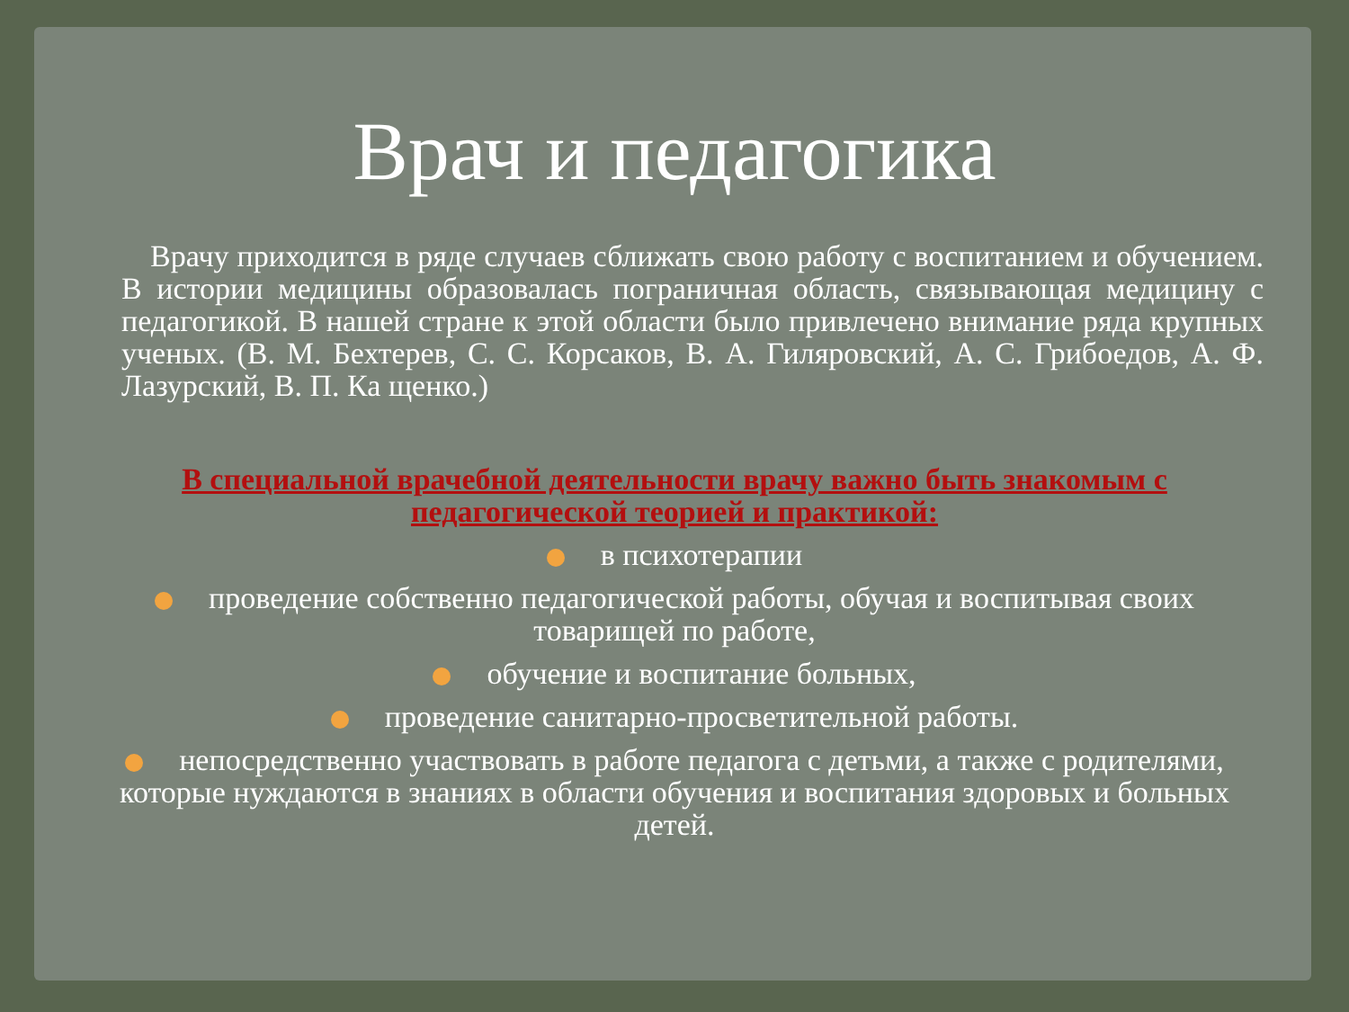Врач и педагогика
Врачу приходится в ряде случаев сближать свою работу с воспитанием и обучением. В истории медицины образовалась пограничная область, связывающая медицину с педагогикой. В нашей стране к этой области было привлечено внимание ряда крупных ученых. (В. М. Бехтерев, С. С. Корсаков, В. А. Гиляровский, А. С. Грибоедов, А. Ф. Лазурский, В. П. Ка щенко.)
В специальной врачебной деятельности врачу важно быть знакомым с педагогической теорией и практикой:
в психотерапии
проведение собственно педагогической работы, обучая и воспитывая своих товарищей по работе,
обучение и воспитание больных,
проведение санитарно-просветительной работы.
непосредственно участвовать в работе педагога с детьми, а также с родителями, которые нуждаются в знаниях в области обучения и воспитания здоровых и больных детей.